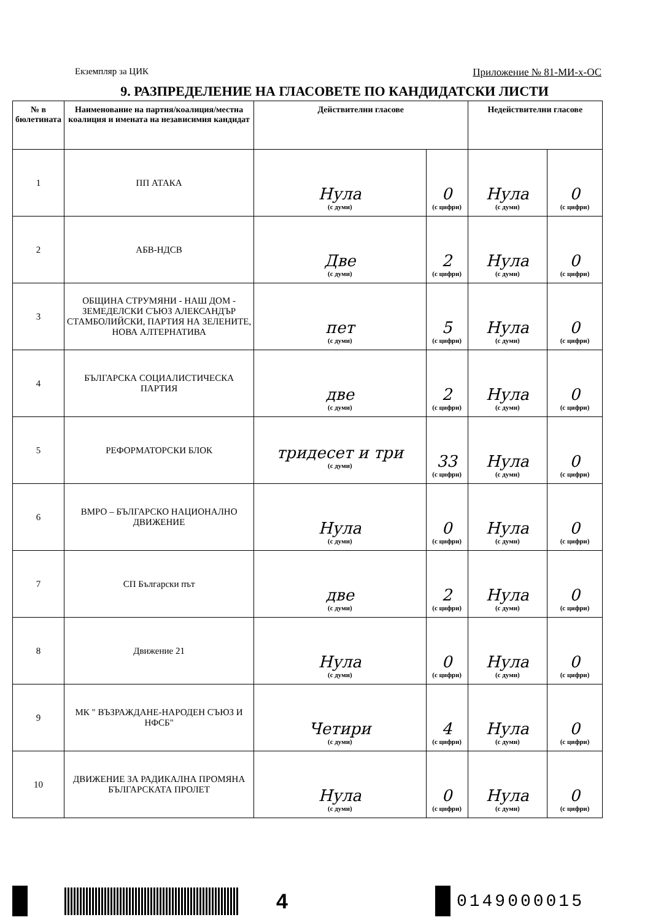Екземпляр за ЦИК Приложение № 81-МИ-х-ОС
9. РАЗПРЕДЕЛЕНИЕ НА ГЛАСОВЕТЕ ПО КАНДИДАТСКИ ЛИСТИ
| № в бюлетината | Наименование на партия/коалиция/местна коалиция и имената на независимия кандидат | Действителни гласове | | Недействителни гласове | |
| --- | --- | --- | --- | --- | --- |
| 1 | ПП АТАКА | Нула (с думи) | 0 (с цифри) | Нула (с думи) | 0 (с цифри) |
| 2 | АБВ-НДСВ | Две (с думи) | 2 (с цифри) | Нула (с думи) | 0 (с цифри) |
| 3 | ОБЩИНА СТРУМЯНИ - НАШ ДОМ - ЗЕМЕДЕЛСКИ СЪЮЗ АЛЕКСАНДЪР СТАМБОЛИЙСКИ, ПАРТИЯ НА ЗЕЛЕНИТЕ, НОВА АЛТЕРНАТИВА | пет (с думи) | 5 (с цифри) | Нула (с думи) | 0 (с цифри) |
| 4 | БЪЛГАРСКА СОЦИАЛИСТИЧЕСКА ПАРТИЯ | две (с думи) | 2 (с цифри) | Нула (с думи) | 0 (с цифри) |
| 5 | РЕФОРМАТОРСКИ БЛОК | тридесет и три (с думи) | 33 (с цифри) | Нула (с думи) | 0 (с цифри) |
| 6 | ВМРО – БЪЛГАРСКО НАЦИОНАЛНО ДВИЖЕНИЕ | Нула (с думи) | 0 (с цифри) | Нула (с думи) | 0 (с цифри) |
| 7 | СП Български път | две (с думи) | 2 (с цифри) | Нула (с думи) | 0 (с цифри) |
| 8 | Движение 21 | Нула (с думи) | 0 (с цифри) | Нула (с думи) | 0 (с цифри) |
| 9 | МК " ВЪЗРАЖДАНЕ-НАРОДЕН СЪЮЗ И НФСБ" | Четири (с думи) | 4 (с цифри) | Нула (с думи) | 0 (с цифри) |
| 10 | ДВИЖЕНИЕ ЗА РАДИКАЛНА ПРОМЯНА БЪЛГАРСКАТА ПРОЛЕТ | Нула (с думи) | 0 (с цифри) | Нула (с думи) | 0 (с цифри) |
4
0149000015